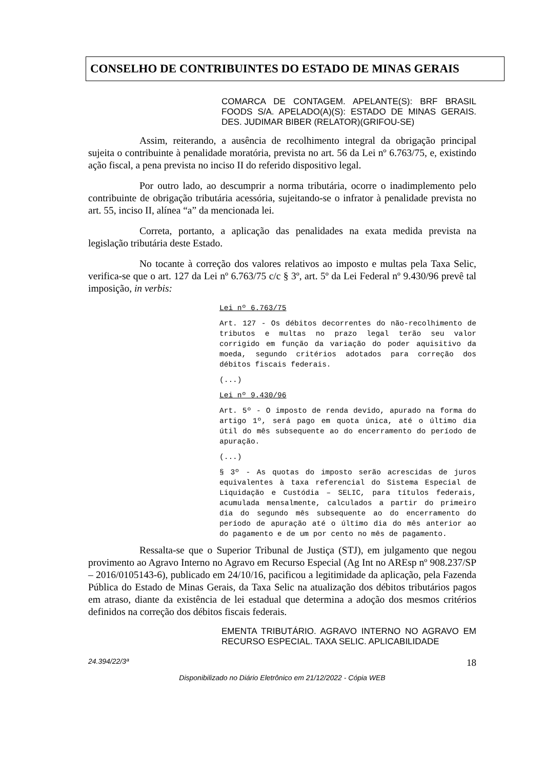CONSELHO DE CONTRIBUINTES DO ESTADO DE MINAS GERAIS
COMARCA DE CONTAGEM. APELANTE(S): BRF BRASIL FOODS S/A. APELADO(A)(S): ESTADO DE MINAS GERAIS. DES. JUDIMAR BIBER (RELATOR)(GRIFOU-SE)
Assim, reiterando, a ausência de recolhimento integral da obrigação principal sujeita o contribuinte à penalidade moratória, prevista no art. 56 da Lei nº 6.763/75, e, existindo ação fiscal, a pena prevista no inciso II do referido dispositivo legal.
Por outro lado, ao descumprir a norma tributária, ocorre o inadimplemento pelo contribuinte de obrigação tributária acessória, sujeitando-se o infrator à penalidade prevista no art. 55, inciso II, alínea “a” da mencionada lei.
Correta, portanto, a aplicação das penalidades na exata medida prevista na legislação tributária deste Estado.
No tocante à correção dos valores relativos ao imposto e multas pela Taxa Selic, verifica-se que o art. 127 da Lei nº 6.763/75 c/c § 3º, art. 5º da Lei Federal nº 9.430/96 prevê tal imposição, in verbis:
Lei nº 6.763/75
Art. 127 - Os débitos decorrentes do não-recolhimento de tributos e multas no prazo legal terão seu valor corrigido em função da variação do poder aquisitivo da moeda, segundo critérios adotados para correção dos débitos fiscais federais.
(...)
Lei nº 9.430/96
Art. 5º - O imposto de renda devido, apurado na forma do artigo 1º, será pago em quota única, até o último dia útil do mês subsequente ao do encerramento do período de apuração.
(...)
§ 3º - As quotas do imposto serão acrescidas de juros equivalentes à taxa referencial do Sistema Especial de Liquidação e Custódia – SELIC, para títulos federais, acumulada mensalmente, calculados a partir do primeiro dia do segundo mês subsequente ao do encerramento do período de apuração até o último dia do mês anterior ao do pagamento e de um por cento no mês de pagamento.
Ressalta-se que o Superior Tribunal de Justiça (STJ), em julgamento que negou provimento ao Agravo Interno no Agravo em Recurso Especial (Ag Int no AREsp nº 908.237/SP – 2016/0105143-6), publicado em 24/10/16, pacificou a legitimidade da aplicação, pela Fazenda Pública do Estado de Minas Gerais, da Taxa Selic na atualização dos débitos tributários pagos em atraso, diante da existência de lei estadual que determina a adoção dos mesmos critérios definidos na correção dos débitos fiscais federais.
EMENTA TRIBUTÁRIO. AGRAVO INTERNO NO AGRAVO EM RECURSO ESPECIAL. TAXA SELIC. APLICABILIDADE
24.394/22/3ª 18
Disponibilizado no Diário Eletrônico em 21/12/2022 - Cópia WEB